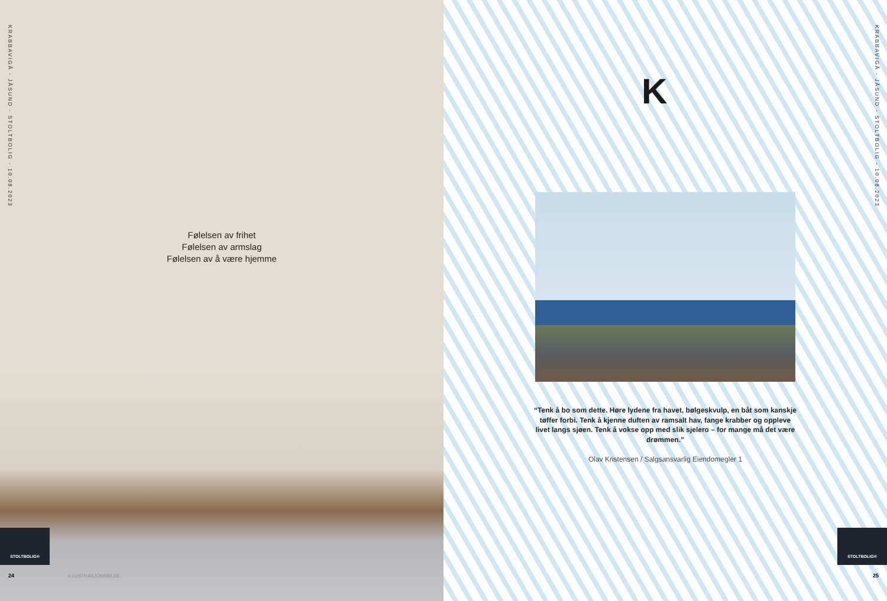KRABBAVIGÅ - JÅSUND - STOLTBOLIG - 10.08.2023
Følelsen av frihet
Følelsen av armslag
Følelsen av å være hjemme
STOLTBOLIG®
24 ILLUSTRASJONSBILDE
KRABBAVIGÅ - JÅSUND - STOLTBOLIG - 10.08.2023
K
“Tenk å bo som dette. Høre lydene fra havet, bølgeskvulp, en båt som kanskje tøffer forbi. Tenk å kjenne duften av ramsalt hav, fange krabber og oppleve livet langs sjøen. Tenk å vokse opp med slik sjelero – for mange må det være drømmen.”
Olav Kristensen / Salgsansvarlig Eiendomegler 1
STOLTBOLIG®
25